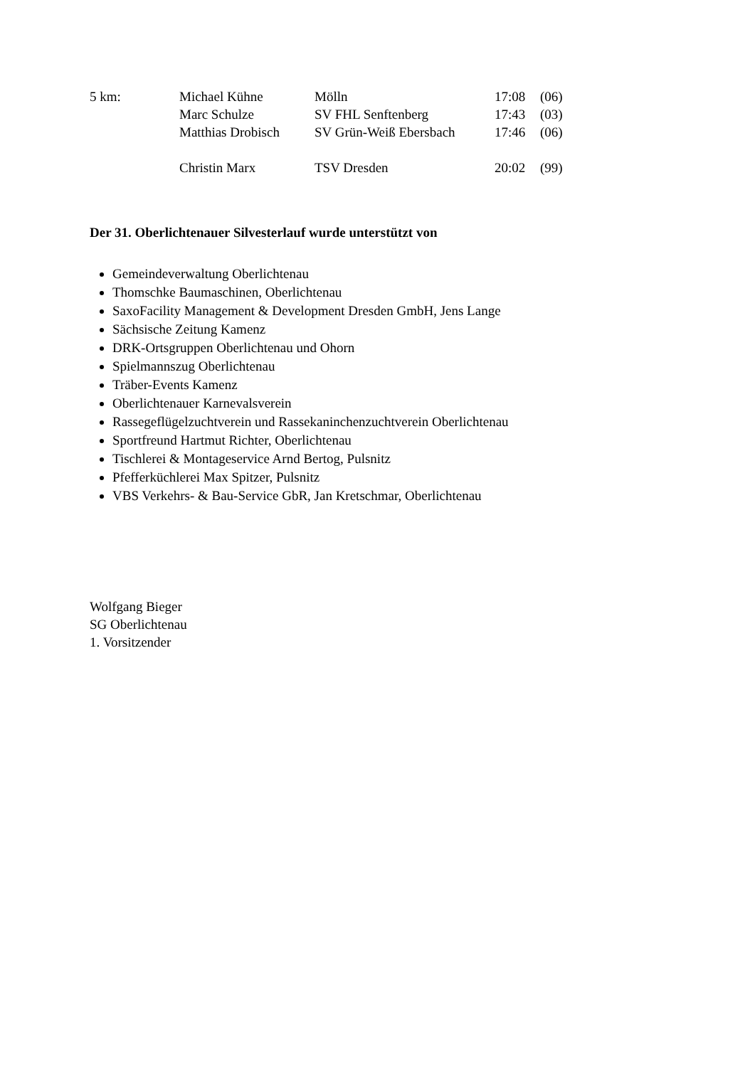| 5 km: | Michael Kühne | Mölln | 17:08 | (06) |
| | Marc Schulze | SV FHL Senftenberg | 17:43 | (03) |
| | Matthias Drobisch | SV Grün-Weiß Ebersbach | 17:46 | (06) |
| | Christin Marx | TSV Dresden | 20:02 | (99) |
Der 31. Oberlichtenauer Silvesterlauf wurde unterstützt von
Gemeindeverwaltung Oberlichtenau
Thomschke Baumaschinen, Oberlichtenau
SaxoFacility Management & Development Dresden GmbH, Jens Lange
Sächsische Zeitung Kamenz
DRK-Ortsgruppen Oberlichtenau und Ohorn
Spielmannszug Oberlichtenau
Träber-Events Kamenz
Oberlichtenauer Karnevalsverein
Rassegeflügelzuchtverein und Rassekaninchenzuchtverein Oberlichtenau
Sportfreund Hartmut Richter, Oberlichtenau
Tischlerei & Montageservice Arnd Bertog, Pulsnitz
Pfefferküchlerei Max Spitzer, Pulsnitz
VBS Verkehrs- & Bau-Service GbR, Jan Kretschmar, Oberlichtenau
Wolfgang Bieger
SG Oberlichtenau
1. Vorsitzender